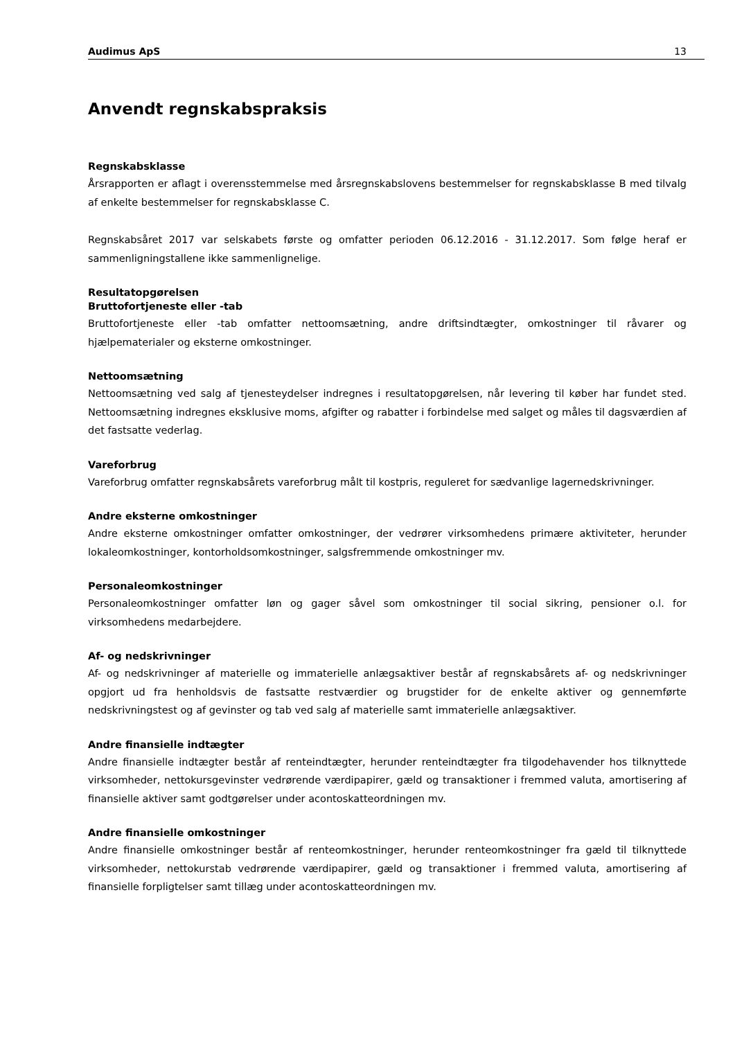Audimus ApS 13
Anvendt regnskabspraksis
Regnskabsklasse
Årsrapporten er aflagt i overensstemmelse med årsregnskabslovens bestemmelser for regnskabsklasse B med tilvalg af enkelte bestemmelser for regnskabsklasse C.
Regnskabsåret 2017 var selskabets første og omfatter perioden 06.12.2016 - 31.12.2017. Som følge heraf er sammenligningstallene ikke sammenlignelige.
Resultatopgørelsen
Bruttofortjeneste eller -tab
Bruttofortjeneste eller -tab omfatter nettoomsætning, andre driftsindtægter, omkostninger til råvarer og hjælpematerialer og eksterne omkostninger.
Nettoomsætning
Nettoomsætning ved salg af tjenesteydelser indregnes i resultatopgørelsen, når levering til køber har fundet sted. Nettoomsætning indregnes eksklusive moms, afgifter og rabatter i forbindelse med salget og måles til dagsværdien af det fastsatte vederlag.
Vareforbrug
Vareforbrug omfatter regnskabsårets vareforbrug målt til kostpris, reguleret for sædvanlige lagernedskrivninger.
Andre eksterne omkostninger
Andre eksterne omkostninger omfatter omkostninger, der vedrører virksomhedens primære aktiviteter, herunder lokaleomkostninger, kontorholdsomkostninger, salgsfremmende omkostninger mv.
Personaleomkostninger
Personaleomkostninger omfatter løn og gager såvel som omkostninger til social sikring, pensioner o.l. for virksomhedens medarbejdere.
Af- og nedskrivninger
Af- og nedskrivninger af materielle og immaterielle anlægsaktiver består af regnskabsårets af- og nedskrivninger opgjort ud fra henholdsvis de fastsatte restværdier og brugstider for de enkelte aktiver og gennemførte nedskrivningstest og af gevinster og tab ved salg af materielle samt immaterielle anlægsaktiver.
Andre finansielle indtægter
Andre finansielle indtægter består af renteindtægter, herunder renteindtægter fra tilgodehavender hos tilknyttede virksomheder, nettokursgevinster vedrørende værdipapirer, gæld og transaktioner i fremmed valuta, amortisering af finansielle aktiver samt godtgørelser under acontoskatteordningen mv.
Andre finansielle omkostninger
Andre finansielle omkostninger består af renteomkostninger, herunder renteomkostninger fra gæld til tilknyttede virksomheder, nettokurstab vedrørende værdipapirer, gæld og transaktioner i fremmed valuta, amortisering af finansielle forpligtelser samt tillæg under acontoskatteordningen mv.